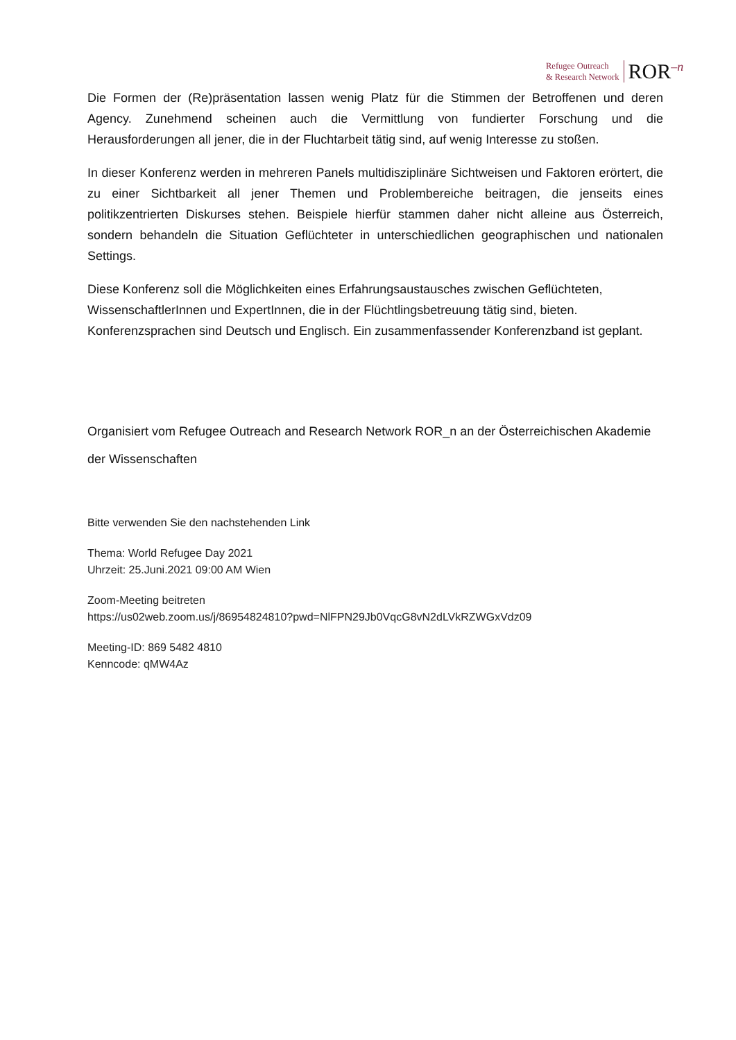Refugee Outreach
& Research Network
ROR<sup>–n</sup>
Die Formen der (Re)präsentation lassen wenig Platz für die Stimmen der Betroffenen und deren Agency. Zunehmend scheinen auch die Vermittlung von fundierter Forschung und die Herausforderungen all jener, die in der Fluchtarbeit tätig sind, auf wenig Interesse zu stoßen.
In dieser Konferenz werden in mehreren Panels multidisziplinäre Sichtweisen und Faktoren erörtert, die zu einer Sichtbarkeit all jener Themen und Problembereiche beitragen, die jenseits eines politikzentrierten Diskurses stehen. Beispiele hierfür stammen daher nicht alleine aus Österreich, sondern behandeln die Situation Geflüchteter in unterschiedlichen geographischen und nationalen Settings.
Diese Konferenz soll die Möglichkeiten eines Erfahrungsaustausches zwischen Geflüchteten, WissenschaftlerInnen und ExpertInnen, die in der Flüchtlingsbetreuung tätig sind, bieten. Konferenzsprachen sind Deutsch und Englisch. Ein zusammenfassender Konferenzband ist geplant.
Organisiert vom Refugee Outreach and Research Network ROR_n an der Österreichischen Akademie der Wissenschaften
Bitte verwenden Sie den nachstehenden Link
Thema: World Refugee Day 2021
Uhrzeit: 25.Juni.2021 09:00 AM Wien
Zoom-Meeting beitreten
https://us02web.zoom.us/j/86954824810?pwd=NlFPN29Jb0VqcG8vN2dLVkRZWGxVdz09
Meeting-ID: 869 5482 4810
Kenncode: qMW4Az